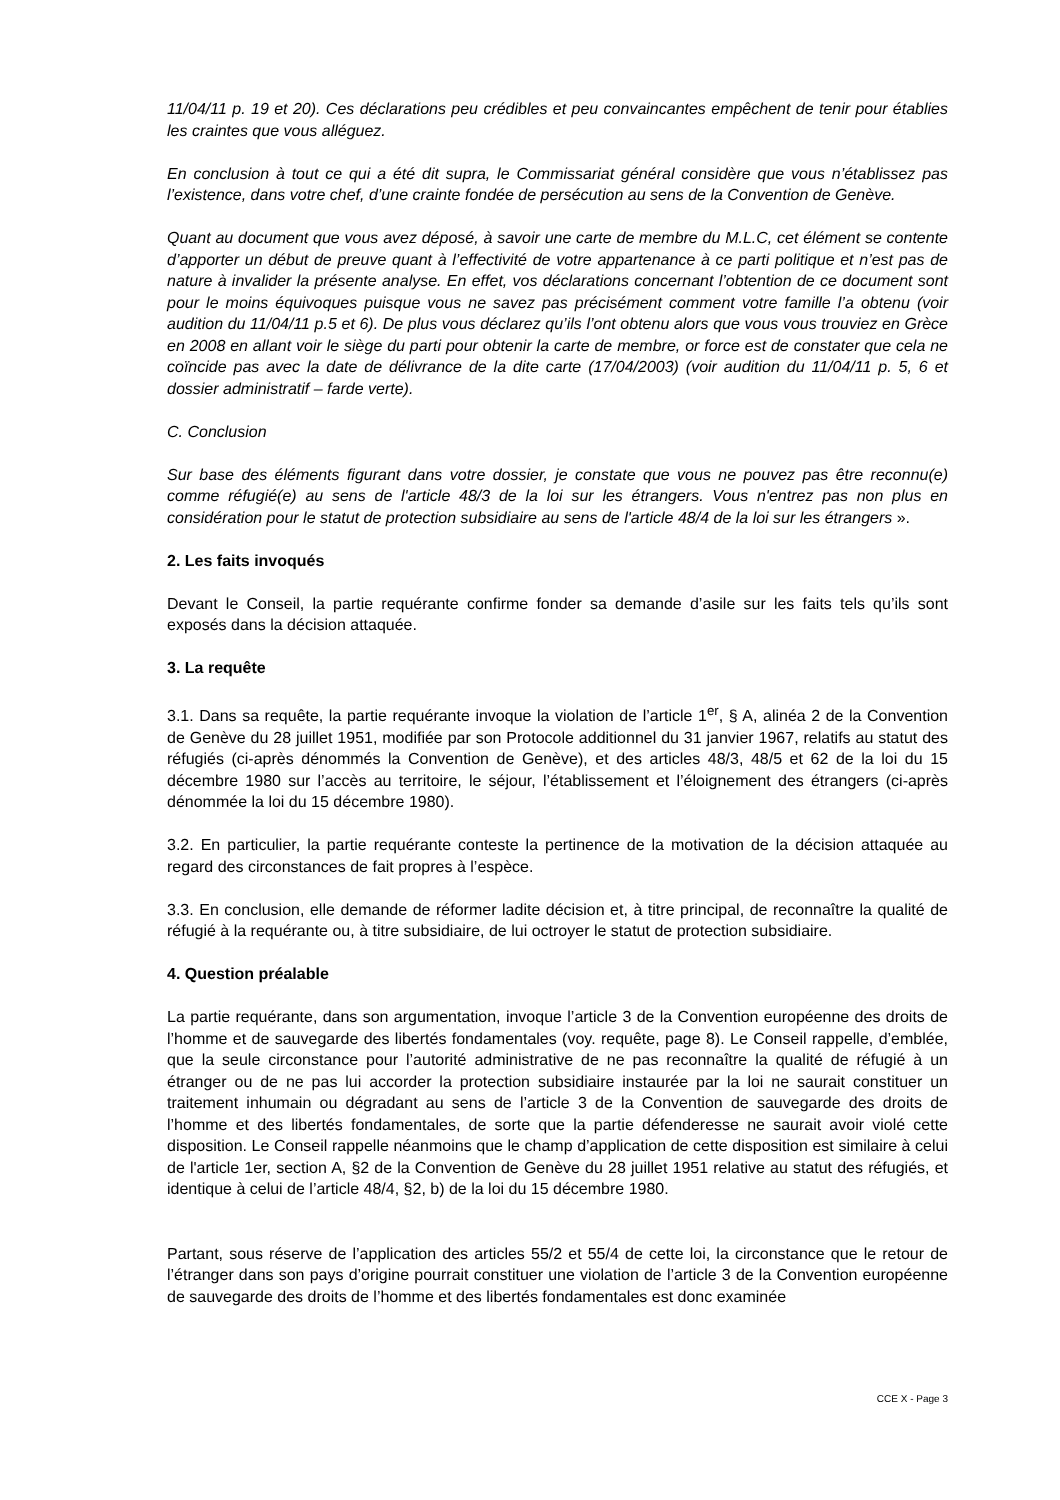11/04/11 p. 19 et 20). Ces déclarations peu crédibles et peu convaincantes empêchent de tenir pour établies les craintes que vous alléguez.
En conclusion à tout ce qui a été dit supra, le Commissariat général considère que vous n’établissez pas l’existence, dans votre chef, d’une crainte fondée de persécution au sens de la Convention de Genève.
Quant au document que vous avez déposé, à savoir une carte de membre du M.L.C, cet élément se contente d’apporter un début de preuve quant à l’effectivité de votre appartenance à ce parti politique et n’est pas de nature à invalider la présente analyse. En effet, vos déclarations concernant l’obtention de ce document sont pour le moins équivoques puisque vous ne savez pas précisément comment votre famille l’a obtenu (voir audition du 11/04/11 p.5 et 6). De plus vous déclarez qu’ils l’ont obtenu alors que vous vous trouviez en Grèce en 2008 en allant voir le siège du parti pour obtenir la carte de membre, or force est de constater que cela ne coïncide pas avec la date de délivrance de la dite carte (17/04/2003) (voir audition du 11/04/11 p. 5, 6 et dossier administratif – farde verte).
C. Conclusion
Sur base des éléments figurant dans votre dossier, je constate que vous ne pouvez pas être reconnu(e) comme réfugié(e) au sens de l'article 48/3 de la loi sur les étrangers. Vous n'entrez pas non plus en considération pour le statut de protection subsidiaire au sens de l'article 48/4 de la loi sur les étrangers ».
2. Les faits invoqués
Devant le Conseil, la partie requérante confirme fonder sa demande d’asile sur les faits tels qu’ils sont exposés dans la décision attaquée.
3. La requête
3.1. Dans sa requête, la partie requérante invoque la violation de l’article 1<sup>er</sup>, § A, alinéa 2 de la Convention de Genève du 28 juillet 1951, modifiée par son Protocole additionnel du 31 janvier 1967, relatifs au statut des réfugiés (ci-après dénommés la Convention de Genève), et des articles 48/3, 48/5 et 62 de la loi du 15 décembre 1980 sur l’accès au territoire, le séjour, l’établissement et l’éloignement des étrangers (ci-après dénommée la loi du 15 décembre 1980).
3.2. En particulier, la partie requérante conteste la pertinence de la motivation de la décision attaquée au regard des circonstances de fait propres à l’espèce.
3.3. En conclusion, elle demande de réformer ladite décision et, à titre principal, de reconnaître la qualité de réfugié à la requérante ou, à titre subsidiaire, de lui octroyer le statut de protection subsidiaire.
4. Question préalable
La partie requérante, dans son argumentation, invoque l’article 3 de la Convention européenne des droits de l’homme et de sauvegarde des libertés fondamentales (voy. requête, page 8). Le Conseil rappelle, d’emblée, que la seule circonstance pour l’autorité administrative de ne pas reconnaître la qualité de réfugié à un étranger ou de ne pas lui accorder la protection subsidiaire instaurée par la loi ne saurait constituer un traitement inhumain ou dégradant au sens de l’article 3 de la Convention de sauvegarde des droits de l’homme et des libertés fondamentales, de sorte que la partie défenderesse ne saurait avoir violé cette disposition. Le Conseil rappelle néanmoins que le champ d’application de cette disposition est similaire à celui de l'article 1er, section A, §2 de la Convention de Genève du 28 juillet 1951 relative au statut des réfugiés, et identique à celui de l’article 48/4, §2, b) de la loi du 15 décembre 1980.
Partant, sous réserve de l’application des articles 55/2 et 55/4 de cette loi, la circonstance que le retour de l’étranger dans son pays d’origine pourrait constituer une violation de l’article 3 de la Convention européenne de sauvegarde des droits de l’homme et des libertés fondamentales est donc examinée
CCE X - Page 3